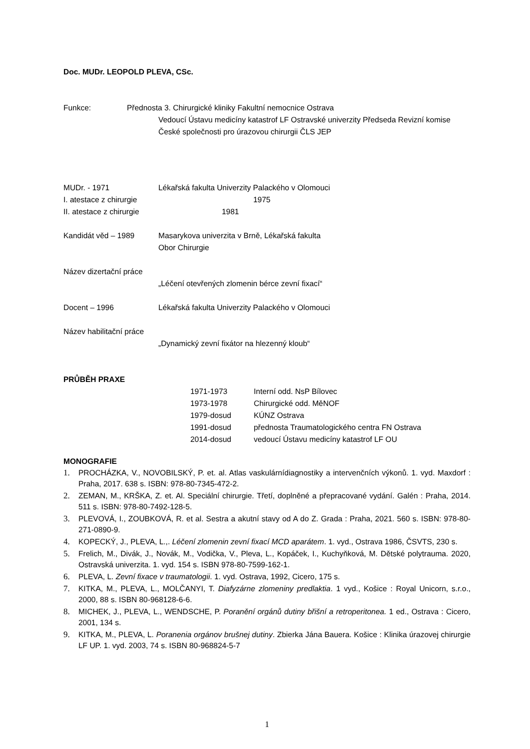Doc. MUDr. LEOPOLD PLEVA, CSc.
Funkce: Přednosta 3. Chirurgické kliniky Fakultní nemocnice Ostrava
Vedoucí Ústavu medicíny katastrof LF Ostravské univerzity Předseda Revizní komise České společnosti pro úrazovou chirurgii ČLS JEP
MUDr. - 1971 Lékařská fakulta Univerzity Palackého v Olomouci
I. atestace z chirurgie 1975
II. atestace z chirurgie 1981
Kandidát věd – 1989 Masarykova univerzita v Brně, Lékařská fakulta
Obor Chirurgie
Název dizertační práce
„Léčení otevřených zlomenin bérce zevní fixací“
Docent – 1996 Lékařská fakulta Univerzity Palackého v Olomouci
Název habilitační práce
„Dynamický zevní fixátor na hlezenný kloub“
PRŮBĚH PRAXE
1971-1973 Interní odd. NsP Bílovec
1973-1978 Chirurgické odd. MěNOF
1979-dosud KÚNZ Ostrava
1991-dosud přednosta Traumatologického centra FN Ostrava
2014-dosud vedoucí Ústavu medicíny katastrof LF OU
MONOGRAFIE
1. PROCHÁZKA, V., NOVOBILSKÝ, P. et. al. Atlas vaskulárnídiagnostiky a intervenčních výkonů. 1. vyd. Maxdorf : Praha, 2017. 638 s. ISBN: 978-80-7345-472-2.
2. ZEMAN, M., KRŠKA, Z. et. Al. Speciální chirurgie. Třetí, doplněné a přepracované vydání. Galén : Praha, 2014. 511 s. ISBN: 978-80-7492-128-5.
3. PLEVOVÁ, I., ZOUBKOVÁ, R. et al. Sestra a akutní stavy od A do Z. Grada : Praha, 2021. 560 s. ISBN: 978-80-271-0890-9.
4. KOPECKÝ, J., PLEVA, L.,. Léčení zlomenin zevní fixací MCD aparátem. 1. vyd., Ostrava 1986, ČSVTS, 230 s.
5. Frelich, M., Divák, J., Novák, M., Vodička, V., Pleva, L., Kopáček, I., Kuchyňková, M. Dětské polytrauma. 2020, Ostravská univerzita. 1. vyd. 154 s. ISBN 978-80-7599-162-1.
6. PLEVA, L. Zevní fixace v traumatologii. 1. vyd. Ostrava, 1992, Cicero, 175 s.
7. KITKA, M., PLEVA, L., MOLČANYI, T. Diafyzárne zlomeniny predlaktia. 1 vyd., Košice : Royal Unicorn, s.r.o., 2000, 88 s. ISBN 80-968128-6-6.
8. MICHEK, J., PLEVA, L., WENDSCHE, P. Poranění orgánů dutiny břišní a retroperitonea. 1 ed., Ostrava : Cicero, 2001, 134 s.
9. KITKA, M., PLEVA, L. Poranenia orgánov brušnej dutiny. Zbierka Jána Bauera. Košice : Klinika úrazovej chirurgie LF UP. 1. vyd. 2003, 74 s. ISBN 80-968824-5-7
1